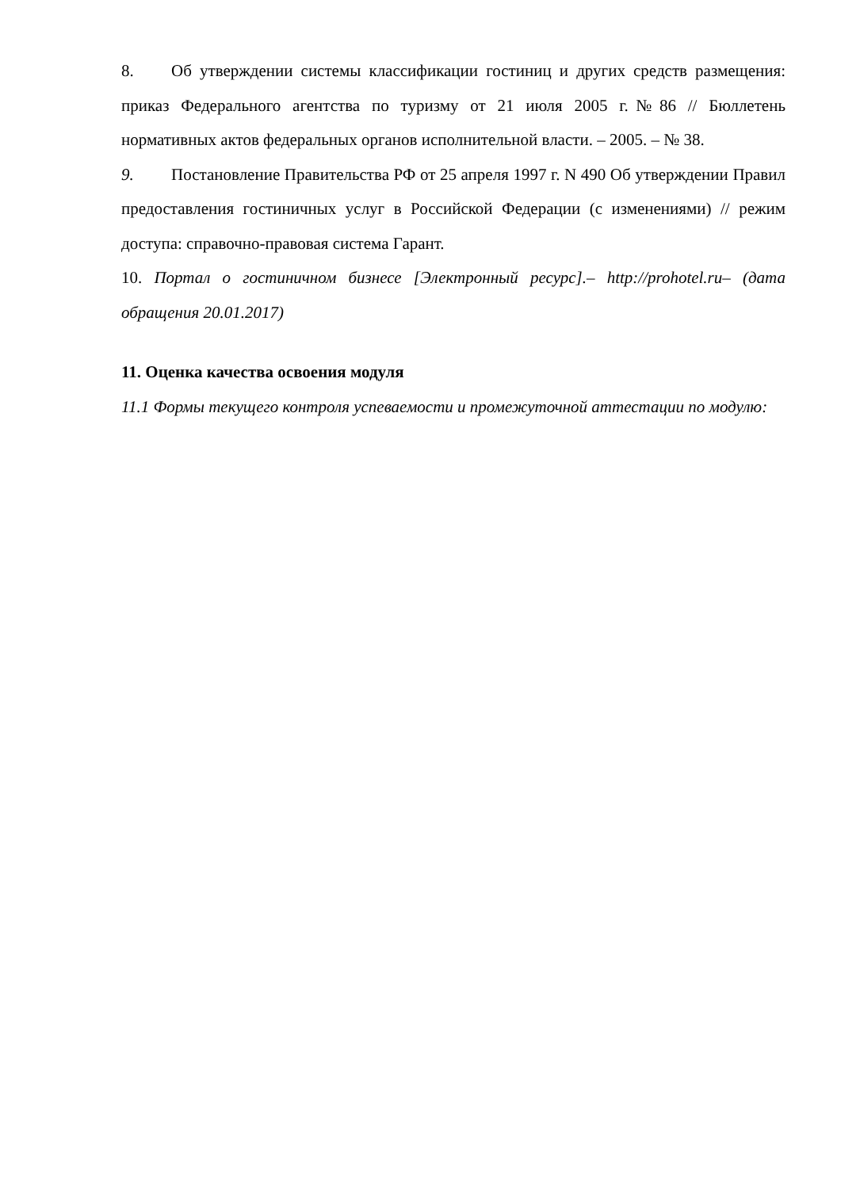8. Об утверждении системы классификации гостиниц и других средств размещения: приказ Федерального агентства по туризму от 21 июля 2005 г.№86 // Бюллетень нормативных актов федеральных органов исполнительной власти. – 2005. – № 38.
9. Постановление Правительства РФ от 25 апреля 1997 г. N 490 Об утверждении Правил предоставления гостиничных услуг в Российской Федерации (с изменениями) // режим доступа: справочно-правовая система Гарант.
10. Портал о гостиничном бизнесе [Электронный ресурс].– http://prohotel.ru– (дата обращения 20.01.2017)
11. Оценка качества освоения модуля
11.1 Формы текущего контроля успеваемости и промежуточной аттестации по модулю: